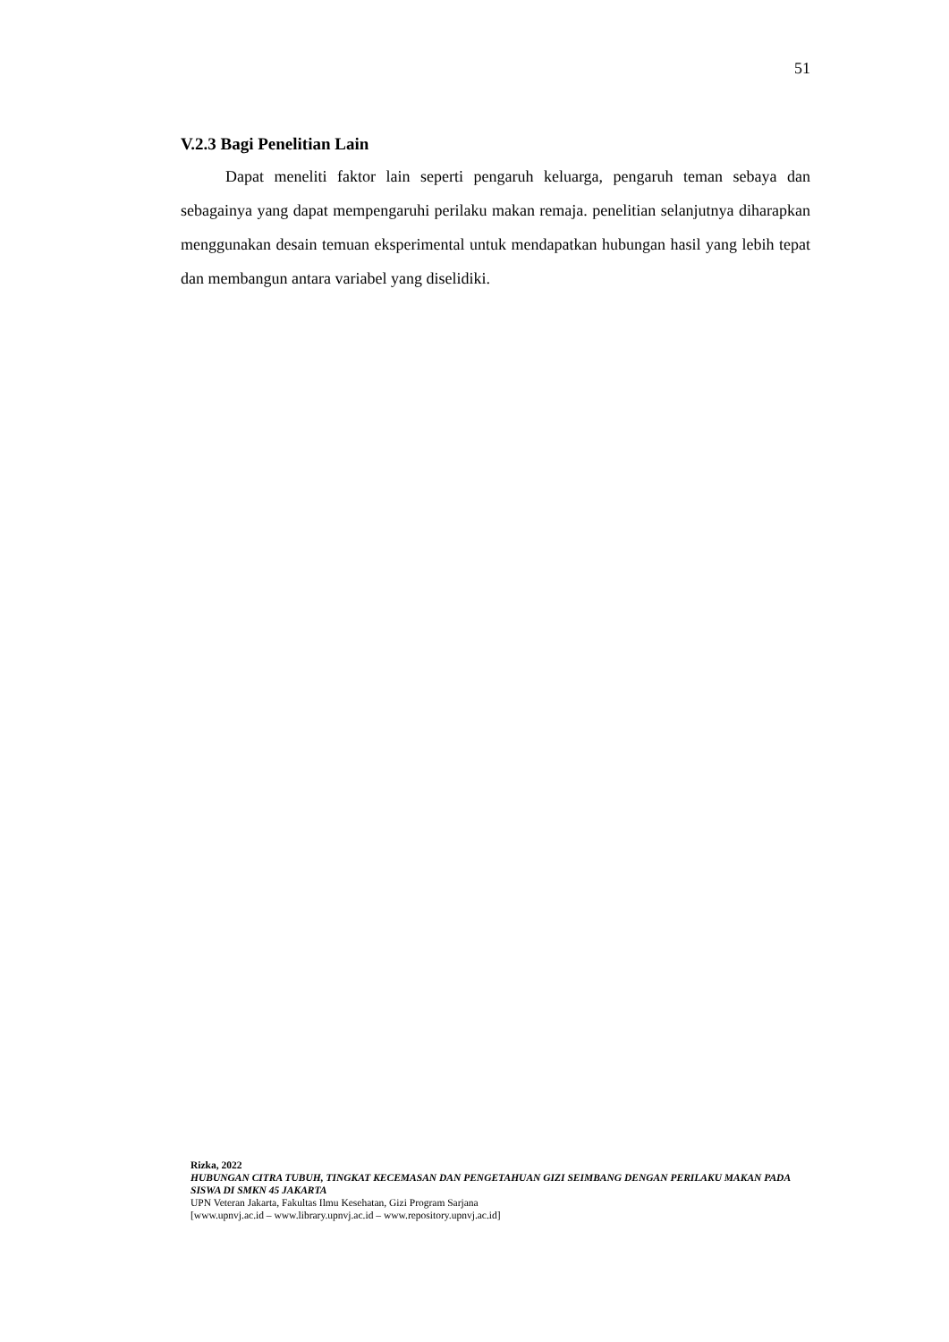51
V.2.3 Bagi Penelitian Lain
Dapat meneliti faktor lain seperti pengaruh keluarga, pengaruh teman sebaya dan sebagainya yang dapat mempengaruhi perilaku makan remaja. penelitian selanjutnya diharapkan menggunakan desain temuan eksperimental untuk mendapatkan hubungan hasil yang lebih tepat dan membangun antara variabel yang diselidiki.
Rizka, 2022
HUBUNGAN CITRA TUBUH, TINGKAT KECEMASAN DAN PENGETAHUAN GIZI SEIMBANG DENGAN PERILAKU MAKAN PADA SISWA DI SMKN 45 JAKARTA
UPN Veteran Jakarta, Fakultas Ilmu Kesehatan, Gizi Program Sarjana
[www.upnvj.ac.id – www.library.upnvj.ac.id – www.repository.upnvj.ac.id]